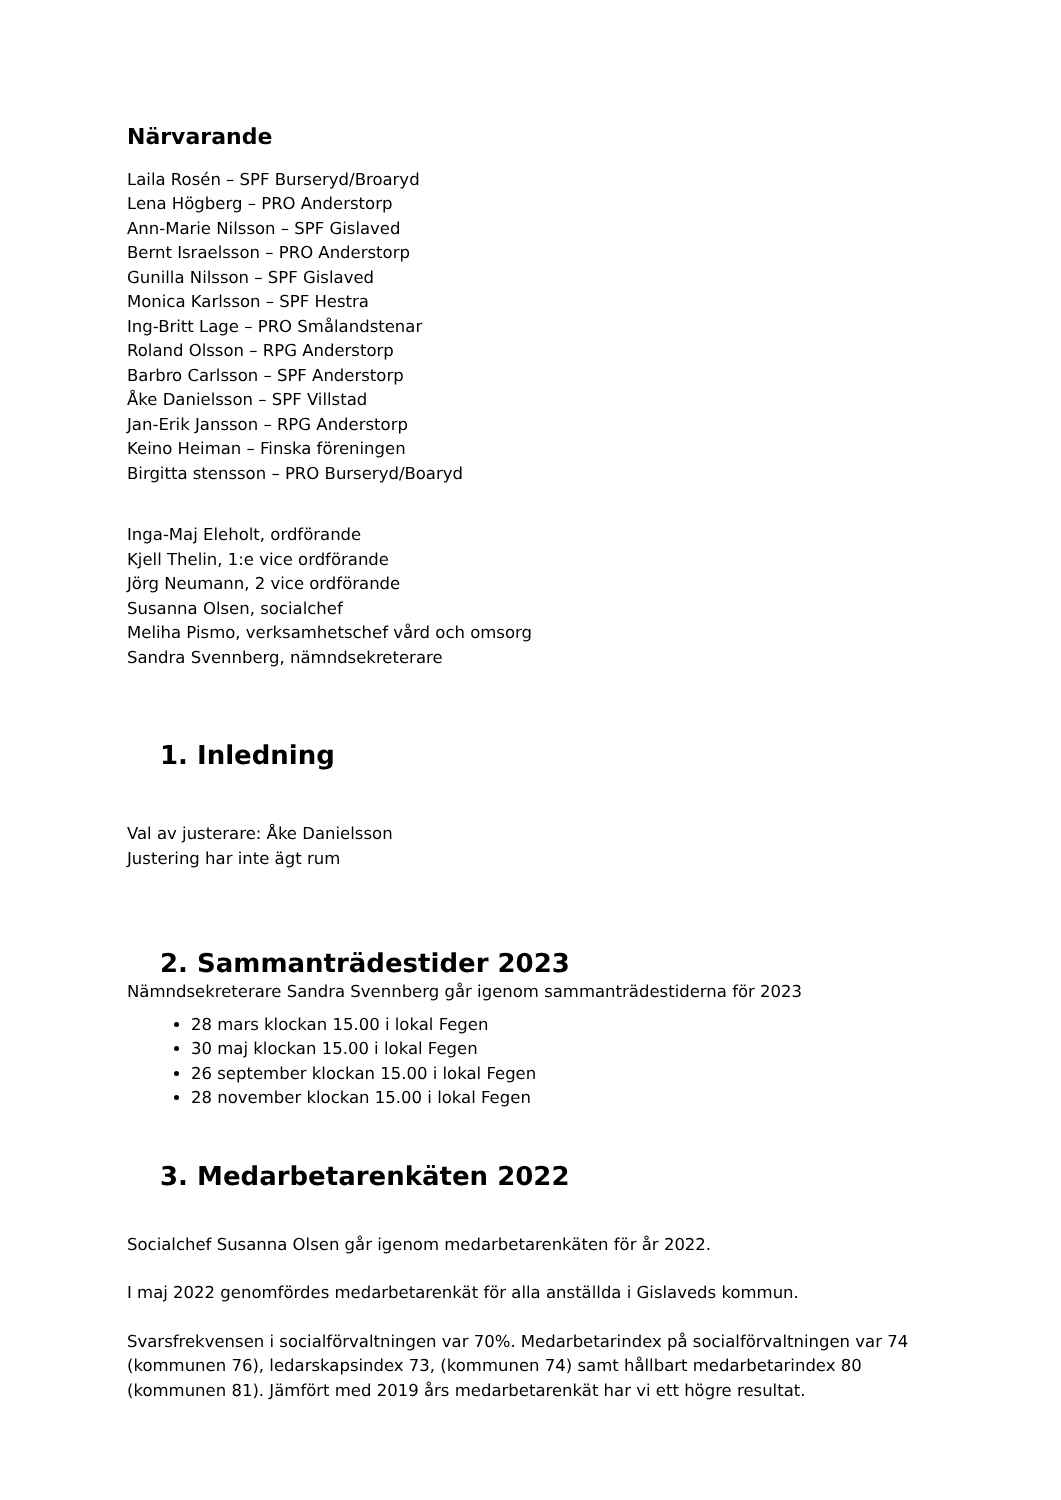Närvarande
Laila Rosén – SPF Burseryd/Broaryd
Lena Högberg – PRO Anderstorp
Ann-Marie Nilsson – SPF Gislaved
Bernt Israelsson – PRO Anderstorp
Gunilla Nilsson – SPF Gislaved
Monica Karlsson – SPF Hestra
Ing-Britt Lage – PRO Smålandstenar
Roland Olsson – RPG Anderstorp
Barbro Carlsson – SPF Anderstorp
Åke Danielsson – SPF Villstad
Jan-Erik Jansson – RPG Anderstorp
Keino Heiman – Finska föreningen
Birgitta stensson – PRO Burseryd/Boaryd
Inga-Maj Eleholt, ordförande
Kjell Thelin, 1:e vice ordförande
Jörg Neumann, 2 vice ordförande
Susanna Olsen, socialchef
Meliha Pismo, verksamhetschef vård och omsorg
Sandra Svennberg, nämndsekreterare
1. Inledning
Val av justerare: Åke Danielsson
Justering har inte ägt rum
2. Sammanträdestider 2023
Nämndsekreterare Sandra Svennberg går igenom sammanträdestiderna för 2023
28 mars klockan 15.00 i lokal Fegen
30 maj klockan 15.00 i lokal Fegen
26 september klockan 15.00 i lokal Fegen
28 november klockan 15.00 i lokal Fegen
3. Medarbetarenkäten 2022
Socialchef Susanna Olsen går igenom medarbetarenkäten för år 2022.
I maj 2022 genomfördes medarbetarenkät för alla anställda i Gislaveds kommun.
Svarsfrekvensen i socialförvaltningen var 70%. Medarbetarindex på socialförvaltningen var 74 (kommunen 76), ledarskapsindex 73, (kommunen 74) samt hållbart medarbetarindex 80 (kommunen 81). Jämfört med 2019 års medarbetarenkät har vi ett högre resultat.